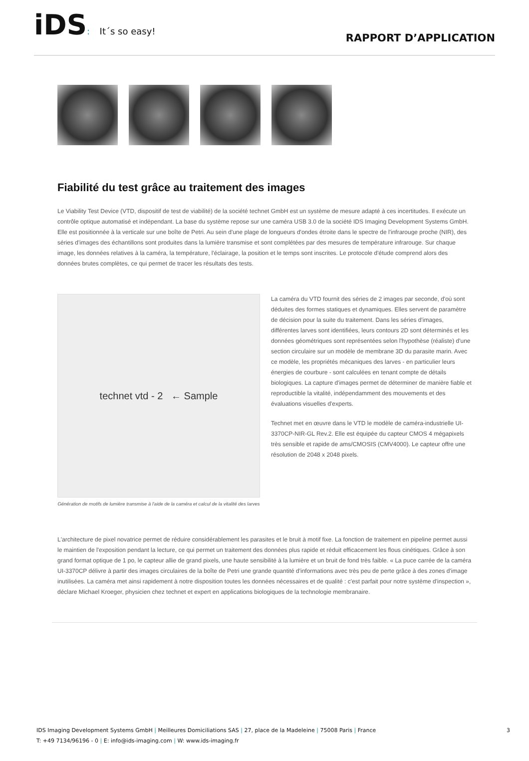iDS: It´s so easy!
RAPPORT D’APPLICATION
Fiabilité du test grâce au traitement des images
Le Viability Test Device (VTD, dispositif de test de viabilité) de la société technet GmbH est un système de mesure adapté à ces incertitudes. Il exécute un contrôle optique automatisé et indépendant. La base du système repose sur une caméra USB 3.0 de la société IDS Imaging Development Systems GmbH. Elle est positionnée à la verticale sur une boîte de Petri. Au sein d'une plage de longueurs d'ondes étroite dans le spectre de l'infrarouge proche (NIR), des séries d'images des échantillons sont produites dans la lumière transmise et sont complétées par des mesures de température infrarouge. Sur chaque image, les données relatives à la caméra, la température, l'éclairage, la position et le temps sont inscrites. Le protocole d'étude comprend alors des données brutes complètes, ce qui permet de tracer les résultats des tests.
technet vtd - 2 ← Sample
Génération de motifs de lumière transmise à l'aide de la caméra et calcul de la vitalité des larves
La caméra du VTD fournit des séries de 2 images par seconde, d'où sont déduites des formes statiques et dynamiques. Elles servent de paramètre de décision pour la suite du traitement. Dans les séries d'images, différentes larves sont identifiées, leurs contours 2D sont déterminés et les données géométriques sont représentées selon l'hypothèse (réaliste) d'une section circulaire sur un modèle de membrane 3D du parasite marin. Avec ce modèle, les propriétés mécaniques des larves - en particulier leurs énergies de courbure - sont calculées en tenant compte de détails biologiques. La capture d'images permet de déterminer de manière fiable et reproductible la vitalité, indépendamment des mouvements et des évaluations visuelles d'experts.
Technet met en œuvre dans le VTD le modèle de caméra-industrielle UI-3370CP-NIR-GL Rev.2. Elle est équipée du capteur CMOS 4 mégapixels très sensible et rapide de ams/CMOSIS (CMV4000). Le capteur offre une résolution de 2048 x 2048 pixels.
L'architecture de pixel novatrice permet de réduire considérablement les parasites et le bruit à motif fixe. La fonction de traitement en pipeline permet aussi le maintien de l'exposition pendant la lecture, ce qui permet un traitement des données plus rapide et réduit efficacement les flous cinétiques. Grâce à son grand format optique de 1 po, le capteur allie de grand pixels, une haute sensibilité à la lumière et un bruit de fond très faible. « La puce carrée de la caméra UI-3370CP délivre à partir des images circulaires de la boîte de Petri une grande quantité d'informations avec très peu de perte grâce à des zones d'image inutilisées. La caméra met ainsi rapidement à notre disposition toutes les données nécessaires et de qualité : c'est parfait pour notre système d'inspection », déclare Michael Kroeger, physicien chez technet et expert en applications biologiques de la technologie membranaire.
IDS Imaging Development Systems GmbH | Meilleures Domiciliations SAS | 27, place de la Madeleine | 75008 Paris | France 3
T: +49 7134/96196 - 0 | E: info@ids-imaging.com | W: www.ids-imaging.fr